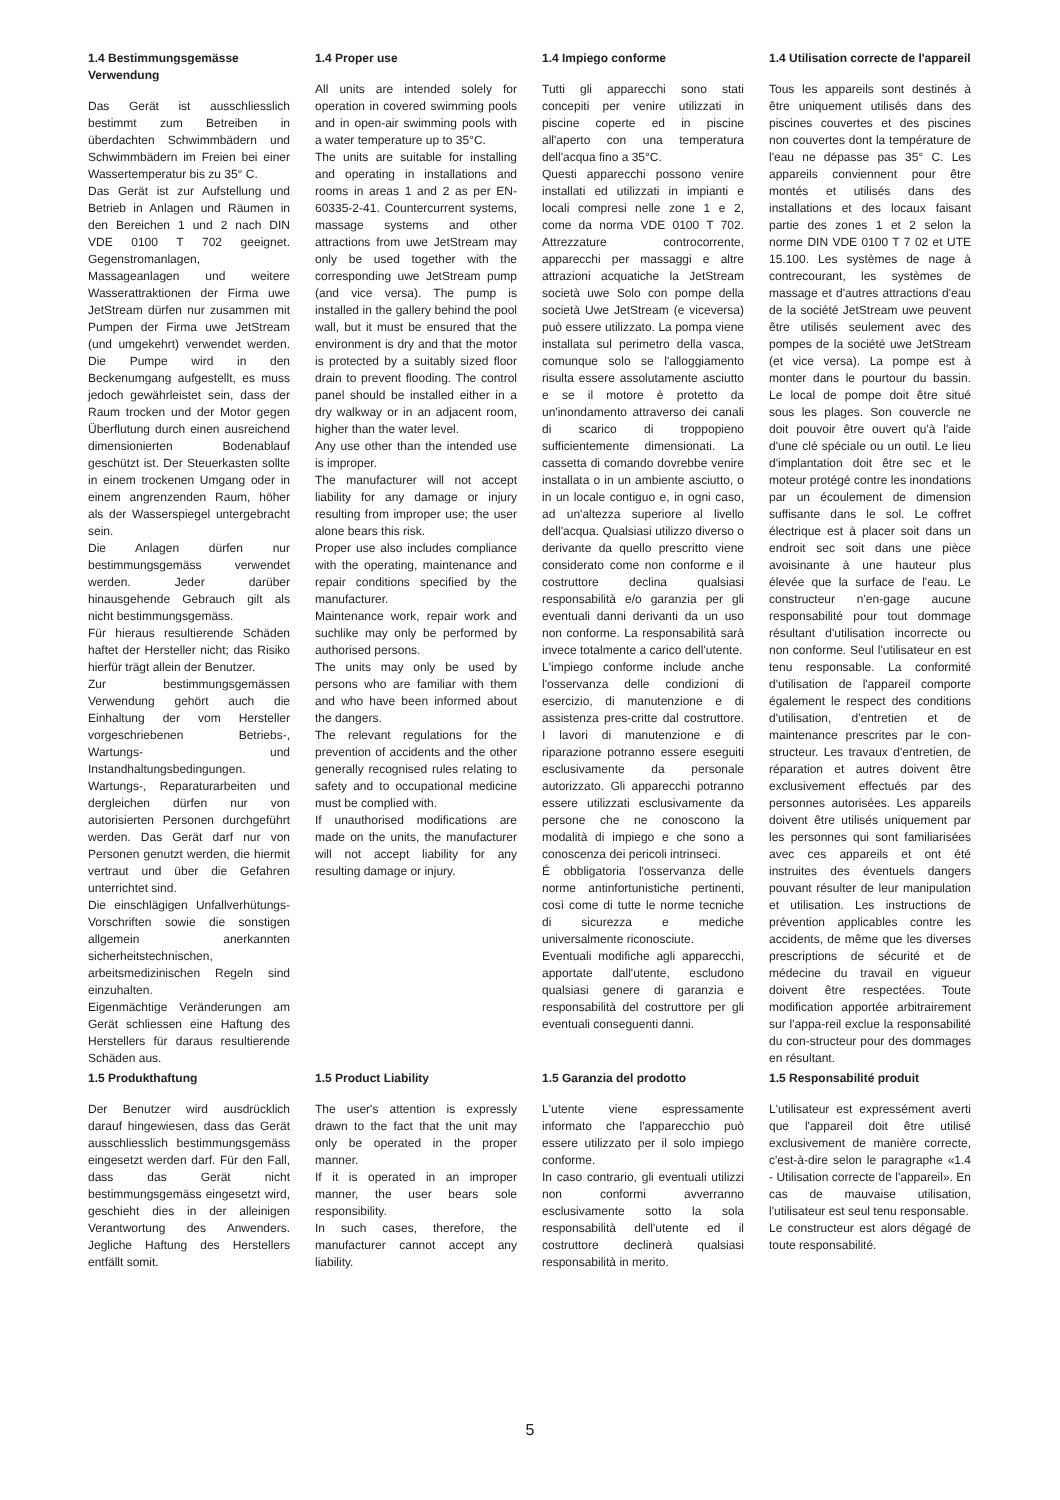1.4 Bestimmungsgemässe Verwendung
Das Gerät ist ausschliesslich bestimmt zum Betreiben in überdachten Schwimmbädern und Schwimmbädern im Freien bei einer Wassertemperatur bis zu 35° C.
Das Gerät ist zur Aufstellung und Betrieb in Anlagen und Räumen in den Bereichen 1 und 2 nach DIN VDE 0100 T 702 geeignet. Gegenstromanlagen, Massageanlagen und weitere Wasserattraktionen der Firma uwe JetStream dürfen nur zusammen mit Pumpen der Firma uwe JetStream (und umgekehrt) verwendet werden. Die Pumpe wird in den Beckenumgang aufgestellt, es muss jedoch gewährleistet sein, dass der Raum trocken und der Motor gegen Überflutung durch einen ausreichend dimensionierten Bodenablauf geschützt ist. Der Steuerkasten sollte in einem trockenen Umgang oder in einem angrenzenden Raum, höher als der Wasserspiegel untergebracht sein.
Die Anlagen dürfen nur bestimmungsgemäss verwendet werden. Jeder darüber hinausgehende Gebrauch gilt als nicht bestimmungsgemäss.
Für hieraus resultierende Schäden haftet der Hersteller nicht; das Risiko hierfür trägt allein der Benutzer.
Zur bestimmungsgemässen Verwendung gehört auch die Einhaltung der vom Hersteller vorgeschriebenen Betriebs-, Wartungs- und Instandhaltungsbedingungen.
Wartungs-, Reparaturarbeiten und dergleichen dürfen nur von autorisierten Personen durchgeführt werden. Das Gerät darf nur von Personen genutzt werden, die hiermit vertraut und über die Gefahren unterrichtet sind.
Die einschlägigen Unfallverhütungs-Vorschriften sowie die sonstigen allgemein anerkannten sicherheitstechnischen, arbeitsmedizinischen Regeln sind einzuhalten.
Eigenmächtige Veränderungen am Gerät schliessen eine Haftung des Herstellers für daraus resultierende Schäden aus.
1.4 Proper use
All units are intended solely for operation in covered swimming pools and in open-air swimming pools with a water temperature up to 35°C.
The units are suitable for installing and operating in installations and rooms in areas 1 and 2 as per EN-60335-2-41. Countercurrent systems, massage systems and other attractions from uwe JetStream may only be used together with the corresponding uwe JetStream pump (and vice versa). The pump is installed in the gallery behind the pool wall, but it must be ensured that the environment is dry and that the motor is protected by a suitably sized floor drain to prevent flooding. The control panel should be installed either in a dry walkway or in an adjacent room, higher than the water level.
Any use other than the intended use is improper.
The manufacturer will not accept liability for any damage or injury resulting from improper use; the user alone bears this risk.
Proper use also includes compliance with the operating, maintenance and repair conditions specified by the manufacturer.
Maintenance work, repair work and suchlike may only be performed by authorised persons.
The units may only be used by persons who are familiar with them and who have been informed about the dangers.
The relevant regulations for the prevention of accidents and the other generally recognised rules relating to safety and to occupational medicine must be complied with.
If unauthorised modifications are made on the units, the manufacturer will not accept liability for any resulting damage or injury.
1.4 Impiego conforme
Tutti gli apparecchi sono stati concepiti per venire utilizzati in piscine coperte ed in piscine all'aperto con una temperatura dell'acqua fino a 35°C.
Questi apparecchi possono venire installati ed utilizzati in impianti e locali compresi nelle zone 1 e 2, come da norma VDE 0100 T 702. Attrezzature controcorrente, apparecchi per massaggi e altre attrazioni acquatiche la JetStream società uwe Solo con pompe della società Uwe JetStream (e viceversa) può essere utilizzato. La pompa viene installata sul perimetro della vasca, comunque solo se l'alloggiamento risulta essere assolutamente asciutto e se il motore è protetto da un'inondamento attraverso dei canali di scarico di troppopieno sufficientemente dimensionati. La cassetta di comando dovrebbe venire installata o in un ambiente asciutto, o in un locale contiguo e, in ogni caso, ad un'altezza superiore al livello dell'acqua. Qualsiasi utilizzo diverso o derivante da quello prescritto viene considerato come non conforme e il costruttore declina qualsiasi responsabilità e/o garanzia per gli eventuali danni derivanti da un uso non conforme. La responsabilità sarà invece totalmente a carico dell'utente.
L'impiego conforme include anche l'osservanza delle condizioni di esercizio, di manutenzione e di assistenza pres-critte dal costruttore. I lavori di manutenzione e di riparazione potranno essere eseguiti esclusivamente da personale autorizzato. Gli apparecchi potranno essere utilizzati esclusivamente da persone che ne conoscono la modalità di impiego e che sono a conoscenza dei pericoli intrinseci.
É obbligatoria l'osservanza delle norme antinfortunistiche pertinenti, così come di tutte le norme tecniche di sicurezza e mediche universalmente riconosciute.
Eventuali modifiche agli apparecchi, apportate dall'utente, escludono qualsiasi genere di garanzia e responsabilità del costruttore per gli eventuali conseguenti danni.
1.4 Utilisation correcte de l'appareil
Tous les appareils sont destinés à être uniquement utilisés dans des piscines couvertes et des piscines non couvertes dont la température de l'eau ne dépasse pas 35° C. Les appareils conviennent pour être montés et utilisés dans des installations et des locaux faisant partie des zones 1 et 2 selon la norme DIN VDE 0100 T 7 02 et UTE 15.100. Les systèmes de nage à contrecourant, les systèmes de massage et d'autres attractions d'eau de la société JetStream uwe peuvent être utilisés seulement avec des pompes de la société uwe JetStream (et vice versa). La pompe est à monter dans le pourtour du bassin. Le local de pompe doit être situé sous les plages. Son couvercle ne doit pouvoir être ouvert qu'à l'aide d'une clé spéciale ou un outil. Le lieu d'implantation doit être sec et le moteur protégé contre les inondations par un écoulement de dimension suffisante dans le sol. Le coffret électrique est à placer soit dans un endroit sec soit dans une pièce avoisinante à une hauteur plus élevée que la surface de l'eau. Le constructeur n'en-gage aucune responsabilité pour tout dommage résultant d'utilisation incorrecte ou non conforme. Seul l'utilisateur en est tenu responsable. La conformité d'utilisation de l'appareil comporte également le respect des conditions d'utilisation, d'entretien et de maintenance prescrites par le con-structeur. Les travaux d'entretien, de réparation et autres doivent être exclusivement effectués par des personnes autorisées. Les appareils doivent être utilisés uniquement par les personnes qui sont familiarisées avec ces appareils et ont été instruites des éventuels dangers pouvant résulter de leur manipulation et utilisation. Les instructions de prévention applicables contre les accidents, de même que les diverses prescriptions de sécurité et de médecine du travail en vigueur doivent être respectées. Toute modification apportée arbitrairement sur l'appa-reil exclue la responsabilité du con-structeur pour des dommages en résultant.
1.5 Produkthaftung
Der Benutzer wird ausdrücklich darauf hingewiesen, dass das Gerät ausschliesslich bestimmungsgemäss eingesetzt werden darf. Für den Fall, dass das Gerät nicht bestimmungsgemäss eingesetzt wird, geschieht dies in der alleinigen Verantwortung des Anwenders. Jegliche Haftung des Herstellers entfällt somit.
1.5 Product Liability
The user's attention is expressly drawn to the fact that the unit may only be operated in the proper manner.
If it is operated in an improper manner, the user bears sole responsibility.
In such cases, therefore, the manufacturer cannot accept any liability.
1.5 Garanzia del prodotto
L'utente viene espressamente informato che l'apparecchio può essere utilizzato per il solo impiego conforme.
In caso contrario, gli eventuali utilizzi non conformi avverranno esclusivamente sotto la sola responsabilità dell'utente ed il costruttore declinerà qualsiasi responsabilità in merito.
1.5 Responsabilité produit
L'utilisateur est expressément averti que l'appareil doit être utilisé exclusivement de manière correcte, c'est-à-dire selon le paragraphe «1.4 - Utilisation correcte de l'appareil». En cas de mauvaise utilisation, l'utilisateur est seul tenu responsable.
Le constructeur est alors dégagé de toute responsabilité.
5